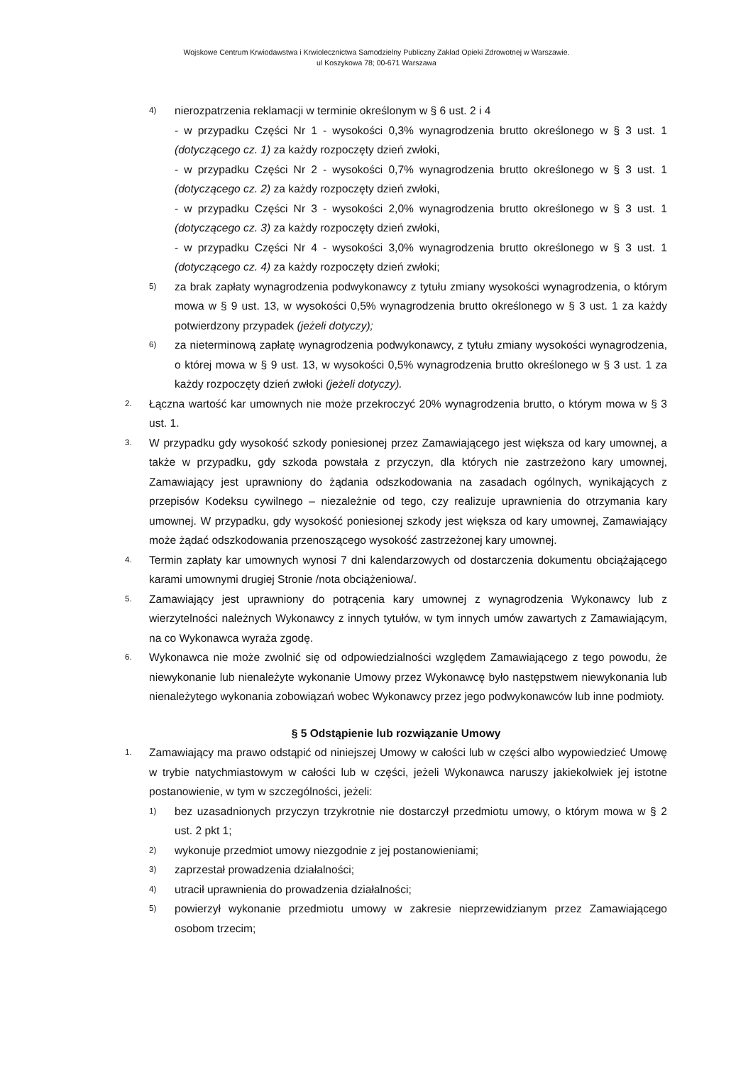Wojskowe Centrum Krwiodawstwa i Krwiolecznictwa Samodzielny Publiczny Zakład Opieki Zdrowotnej w Warszawie.
ul Koszykowa 78; 00-671 Warszawa
4) nierozpatrzenia reklamacji w terminie określonym w § 6 ust. 2 i 4
- w przypadku Części Nr 1 - wysokości 0,3% wynagrodzenia brutto określonego w § 3 ust. 1 (dotyczącego cz. 1) za każdy rozpoczęty dzień zwłoki,
- w przypadku Części Nr 2 - wysokości 0,7% wynagrodzenia brutto określonego w § 3 ust. 1 (dotyczącego cz. 2) za każdy rozpoczęty dzień zwłoki,
- w przypadku Części Nr 3 - wysokości 2,0% wynagrodzenia brutto określonego w § 3 ust. 1 (dotyczącego cz. 3) za każdy rozpoczęty dzień zwłoki,
- w przypadku Części Nr 4 - wysokości 3,0% wynagrodzenia brutto określonego w § 3 ust. 1 (dotyczącego cz. 4) za każdy rozpoczęty dzień zwłoki;
5) za brak zapłaty wynagrodzenia podwykonawcy z tytułu zmiany wysokości wynagrodzenia, o którym mowa w § 9 ust. 13, w wysokości 0,5% wynagrodzenia brutto określonego w § 3 ust. 1 za każdy potwierdzony przypadek (jeżeli dotyczy);
6) za nieterminową zapłatę wynagrodzenia podwykonawcy, z tytułu zmiany wysokości wynagrodzenia, o której mowa w § 9 ust. 13, w wysokości 0,5% wynagrodzenia brutto określonego w § 3 ust. 1 za każdy rozpoczęty dzień zwłoki (jeżeli dotyczy).
2. Łączna wartość kar umownych nie może przekroczyć 20% wynagrodzenia brutto, o którym mowa w § 3 ust. 1.
3. W przypadku gdy wysokość szkody poniesionej przez Zamawiającego jest większa od kary umownej, a także w przypadku, gdy szkoda powstała z przyczyn, dla których nie zastrzeżono kary umownej, Zamawiający jest uprawniony do żądania odszkodowania na zasadach ogólnych, wynikających z przepisów Kodeksu cywilnego – niezależnie od tego, czy realizuje uprawnienia do otrzymania kary umownej. W przypadku, gdy wysokość poniesionej szkody jest większa od kary umownej, Zamawiający może żądać odszkodowania przenoszącego wysokość zastrzeżonej kary umownej.
4. Termin zapłaty kar umownych wynosi 7 dni kalendarzowych od dostarczenia dokumentu obciążającego karami umownymi drugiej Stronie /nota obciążeniowa/.
5. Zamawiający jest uprawniony do potrącenia kary umownej z wynagrodzenia Wykonawcy lub z wierzytelności należnych Wykonawcy z innych tytułów, w tym innych umów zawartych z Zamawiającym, na co Wykonawca wyraża zgodę.
6. Wykonawca nie może zwolnić się od odpowiedzialności względem Zamawiającego z tego powodu, że niewykonanie lub nienależyte wykonanie Umowy przez Wykonawcę było następstwem niewykonania lub nienależytego wykonania zobowiązań wobec Wykonawcy przez jego podwykonawców lub inne podmioty.
§ 5 Odstąpienie lub rozwiązanie Umowy
1. Zamawiający ma prawo odstąpić od niniejszej Umowy w całości lub w części albo wypowiedzieć Umowę w trybie natychmiastowym w całości lub w części, jeżeli Wykonawca naruszy jakiekolwiek jej istotne postanowienie, w tym w szczególności, jeżeli:
1) bez uzasadnionych przyczyn trzykrotnie nie dostarczył przedmiotu umowy, o którym mowa w § 2 ust. 2 pkt 1;
2) wykonuje przedmiot umowy niezgodnie z jej postanowieniami;
3) zaprzestał prowadzenia działalności;
4) utracił uprawnienia do prowadzenia działalności;
5) powierzył wykonanie przedmiotu umowy w zakresie nieprzewidzianym przez Zamawiającego osobom trzecim;